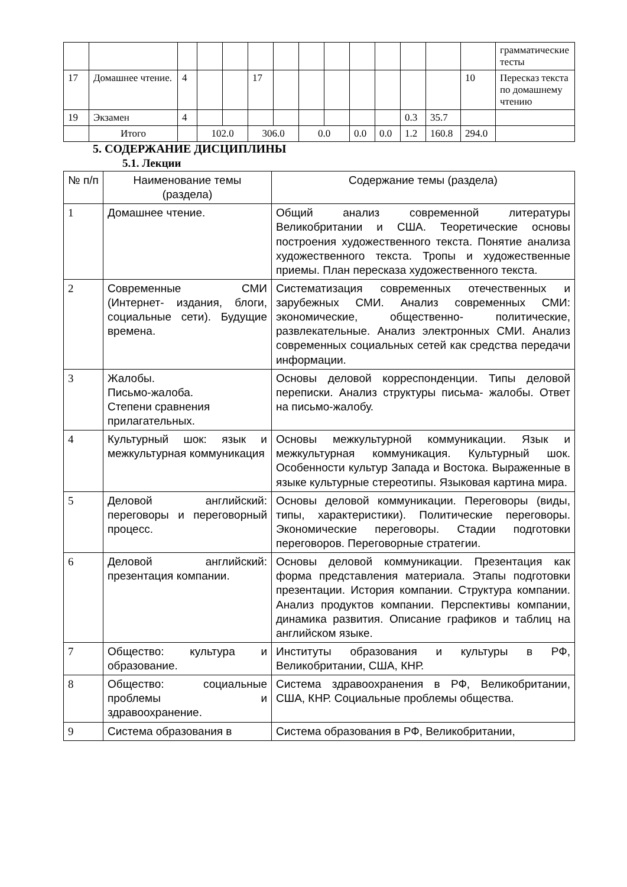| | | | | | | | | | | | | | | грамматические тесты |
| 17 | Домашнее чтение. | 4 | | | 17 | | | | | | | | 10 | Пересказ текста по домашнему чтению |
| 19 | Экзамен | 4 | | | | | | | | | 0.3 | 35.7 | | |
| | Итого | | 102.0 | | 306.0 | | 0.0 | | 0.0 | 0.0 | 1.2 | 160.8 | 294.0 | |
5. СОДЕРЖАНИЕ ДИСЦИПЛИНЫ
5.1. Лекции
| № п/п | Наименование темы (раздела) | Содержание темы (раздела) |
| --- | --- | --- |
| 1 | Домашнее чтение. | Общий анализ современной литературы Великобритании и США. Теоретические основы построения художественного текста. Понятие анализа художественного текста. Тропы и художественные приемы. План пересказа художественного текста. |
| 2 | Современные СМИ (Интернет- издания, блоги, социальные сети). Будущие времена. | Систематизация современных отечественных и зарубежных СМИ. Анализ современных СМИ: экономические, общественно- политические, развлекательные. Анализ электронных СМИ. Анализ современных социальных сетей как средства передачи информации. |
| 3 | Жалобы. Письмо-жалоба. Степени сравнения прилагательных. | Основы деловой корреспонденции. Типы деловой переписки. Анализ структуры письма- жалобы. Ответ на письмо-жалобу. |
| 4 | Культурный шок: язык и межкультурная коммуникация | Основы межкультурной коммуникации. Язык и межкультурная коммуникация. Культурный шок. Особенности культур Запада и Востока. Выраженные в языке культурные стереотипы. Языковая картина мира. |
| 5 | Деловой английский: переговоры и переговорный процесс. | Основы деловой коммуникации. Переговоры (виды, типы, характеристики). Политические переговоры. Экономические переговоры. Стадии подготовки переговоров. Переговорные стратегии. |
| 6 | Деловой английский: презентация компании. | Основы деловой коммуникации. Презентация как форма представления материала. Этапы подготовки презентации. История компании. Структура компании. Анализ продуктов компании. Перспективы компании, динамика развития. Описание графиков и таблиц на английском языке. |
| 7 | Общество: культура и образование. | Институты образования и культуры в РФ, Великобритании, США, КНР. |
| 8 | Общество: социальные проблемы и здравоохранение. | Система здравоохранения в РФ, Великобритании, США, КНР. Социальные проблемы общества. |
| 9 | Система образования в | Система образования в РФ, Великобритании, |